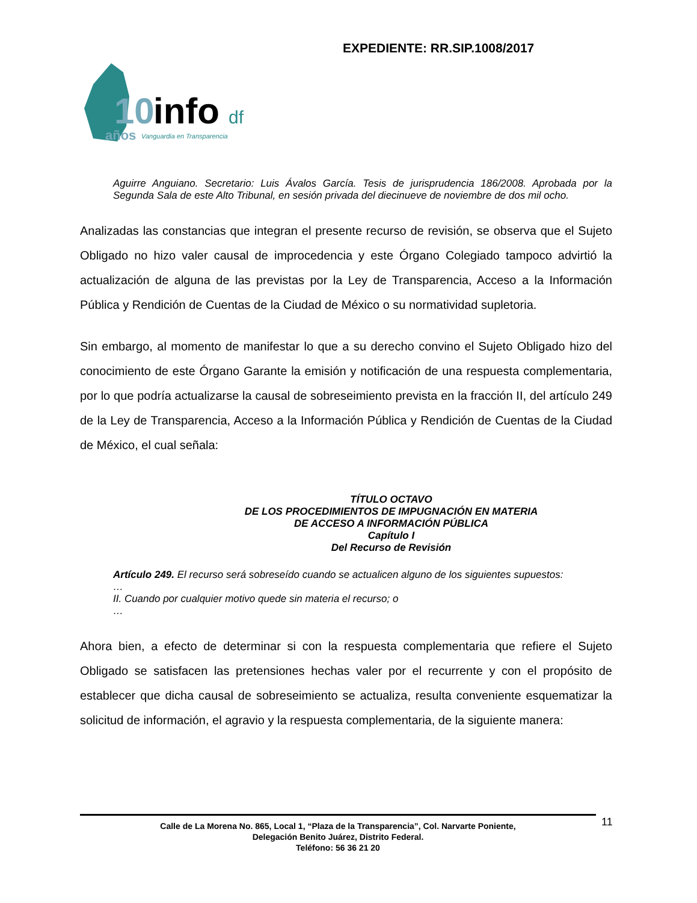EXPEDIENTE: RR.SIP.1008/2017
10
info
df
años
Vanguardia en Transparencia
Aguirre Anguiano. Secretario: Luis Ávalos García. Tesis de jurisprudencia 186/2008. Aprobada por la Segunda Sala de este Alto Tribunal, en sesión privada del diecinueve de noviembre de dos mil ocho.
Analizadas las constancias que integran el presente recurso de revisión, se observa que el Sujeto Obligado no hizo valer causal de improcedencia y este Órgano Colegiado tampoco advirtió la actualización de alguna de las previstas por la Ley de Transparencia, Acceso a la Información Pública y Rendición de Cuentas de la Ciudad de México o su normatividad supletoria.
Sin embargo, al momento de manifestar lo que a su derecho convino el Sujeto Obligado hizo del conocimiento de este Órgano Garante la emisión y notificación de una respuesta complementaria, por lo que podría actualizarse la causal de sobreseimiento prevista en la fracción II, del artículo 249 de la Ley de Transparencia, Acceso a la Información Pública y Rendición de Cuentas de la Ciudad de México, el cual señala:
TÍTULO OCTAVO
DE LOS PROCEDIMIENTOS DE IMPUGNACIÓN EN MATERIA
DE ACCESO A INFORMACIÓN PÚBLICA
Capítulo I
Del Recurso de Revisión
Artículo 249. El recurso será sobreseído cuando se actualicen alguno de los siguientes supuestos:
…
II. Cuando por cualquier motivo quede sin materia el recurso; o
…
Ahora bien, a efecto de determinar si con la respuesta complementaria que refiere el Sujeto Obligado se satisfacen las pretensiones hechas valer por el recurrente y con el propósito de establecer que dicha causal de sobreseimiento se actualiza, resulta conveniente esquematizar la solicitud de información, el agravio y la respuesta complementaria, de la siguiente manera:
11
Calle de La Morena No. 865, Local 1, “Plaza de la Transparencia”, Col. Narvarte Poniente,
Delegación Benito Juárez, Distrito Federal.
Teléfono: 56 36 21 20